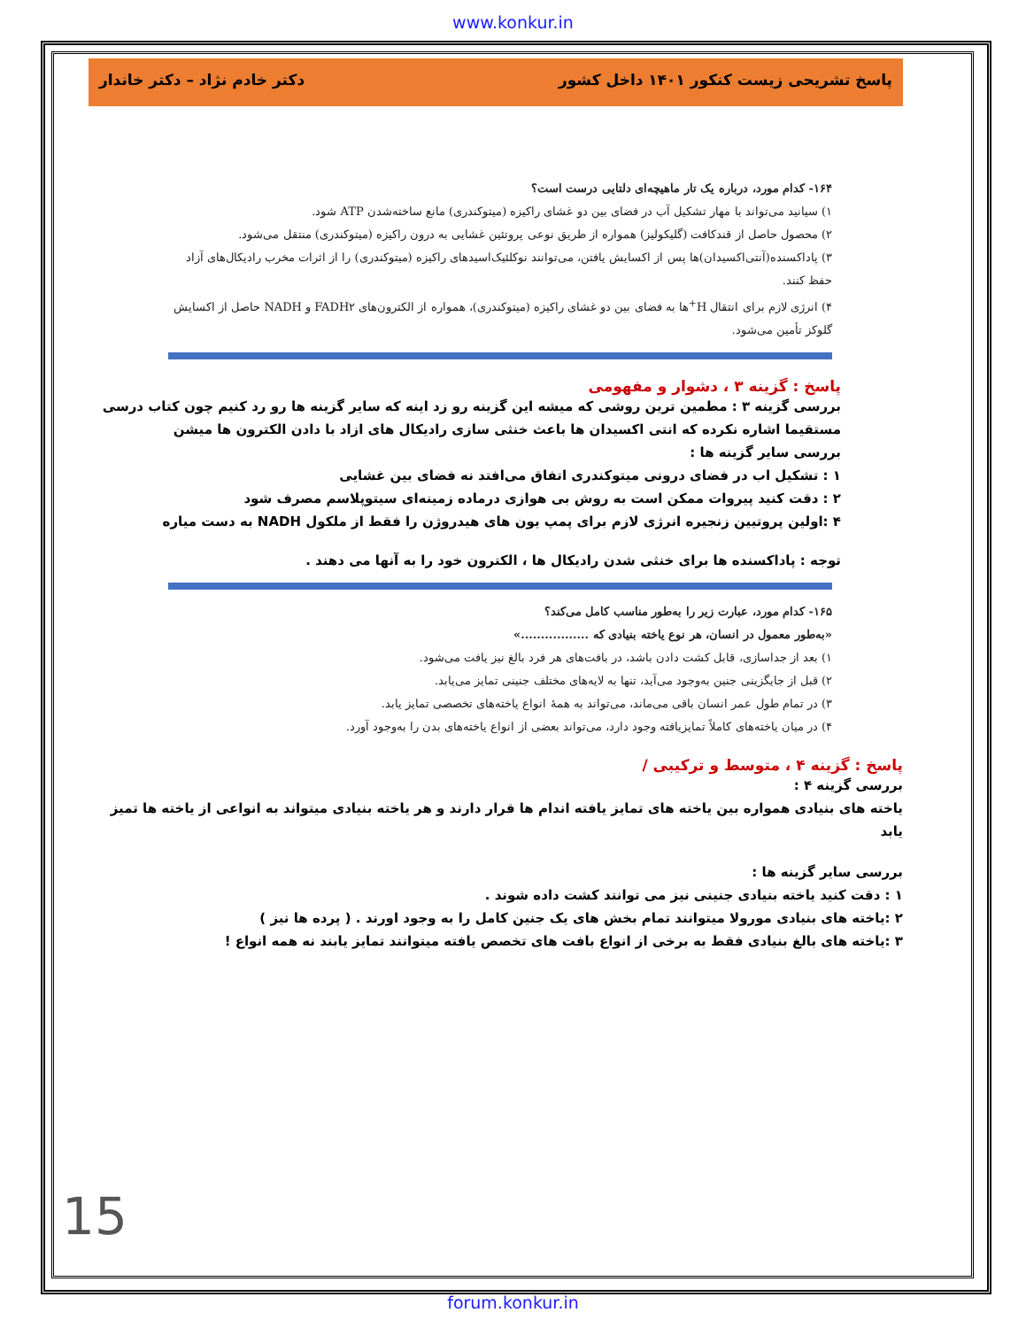www.konkur.in
پاسخ تشریحی زیست کنکور ۱۴۰۱ داخل کشور دکتر خادم نژاد – دکتر خاندار
۱۶۴- کدام مورد، درباره یک تار ماهیچه‌ای دلتایی درست است؟
۱) سیانید می‌تواند با مهار تشکیل آب در فضای بین دو غشای راکیزه (میتوکندری) مانع ساخته‌شدن ATP شود.
۲) محصول حاصل از قندکافت (گلیکولیز) همواره از طریق نوعی پروتئین غشایی به درون راکیزه (میتوکندری) منتقل می‌شود.
۳) پاداکسنده(آنتی‌اکسیدان)ها پس از اکسایش یافتن، می‌توانند نوکلئیک‌اسیدهای راکیزه (میتوکندری) را از اثرات مخرب رادیکال‌های آزاد حفظ کنند.
۴) انرژی لازم برای انتقال H<sup>+</sup>ها به فضای بین دو غشای راکیزه (میتوکندری)، همواره از الکترون‌های FADH۲ و NADH حاصل از اکسایش گلوکز تأمین می‌شود.
پاسخ : گزینه ۳ ، دشوار و مفهومی
بررسی گزینه ۳ : مطمین ترین روشی که میشه این گزینه رو زد اینه که سایر گزینه ها رو رد کنیم چون کتاب درسی مستقیما اشاره نکرده که انتی اکسیدان ها باعث خنثی سازی رادیکال های ازاد با دادن الکترون ها میشن
بررسی سایر گزینه ها :
۱ : تشکیل اب در فضای درونی میتوکندری اتفاق می‌افتد نه فضای بین غشایی
۲ : دقت کنید پیروات ممکن است به روش بی هوازی درماده زمینه‌ای سیتوپلاسم مصرف شود
۴ :اولین پروتیین زنجیره انرژی لازم برای پمپ یون های هیدروژن را فقط از ملکول NADH به دست میاره
توجه : پاداکسنده ها برای خنثی شدن رادیکال ها ، الکترون خود را به آنها می دهند .
۱۶۵- کدام مورد، عبارت زیر را به‌طور مناسب کامل می‌کند؟
«به‌طور معمول در انسان، هر نوع یاخته بنیادی که .................»
۱) بعد از جداسازی، قابل کشت دادن باشد، در بافت‌های هر فرد بالغ نیز یافت می‌شود.
۲) قبل از جایگزینی جنین به‌وجود می‌آید، تنها به لایه‌های مختلف جنینی تمایز می‌یابد.
۳) در تمام طول عمر انسان باقی می‌ماند، می‌تواند به همهٔ انواع یاخته‌های تخصصی تمایز یابد.
۴) در میان یاخته‌های کاملاً تمایزیافته وجود دارد، می‌تواند بعضی از انواع یاخته‌های بدن را به‌وجود آورد.
پاسخ : گزینه ۴ ، متوسط و ترکیبی /
بررسی گزینه ۴ :
یاخته های بنیادی همواره بین یاخته های تمایز یافته اندام ها قرار دارند و هر یاخته بنیادی میتواند به انواعی از یاخته ها تمیز یابد
بررسی سایر گزینه ها :
۱ : دقت کنید یاخته بنیادی جنینی نیز می توانند کشت داده شوند .
۲ :یاخته های بنیادی مورولا میتوانند تمام بخش های یک جنین کامل را به وجود اورند . ( پرده ها نیز )
۳ :یاخته های بالغ بنیادی فقط به برخی از انواع بافت های تخصص یافته میتوانند تمایز یابند نه همه انواع !
15
forum.konkur.in